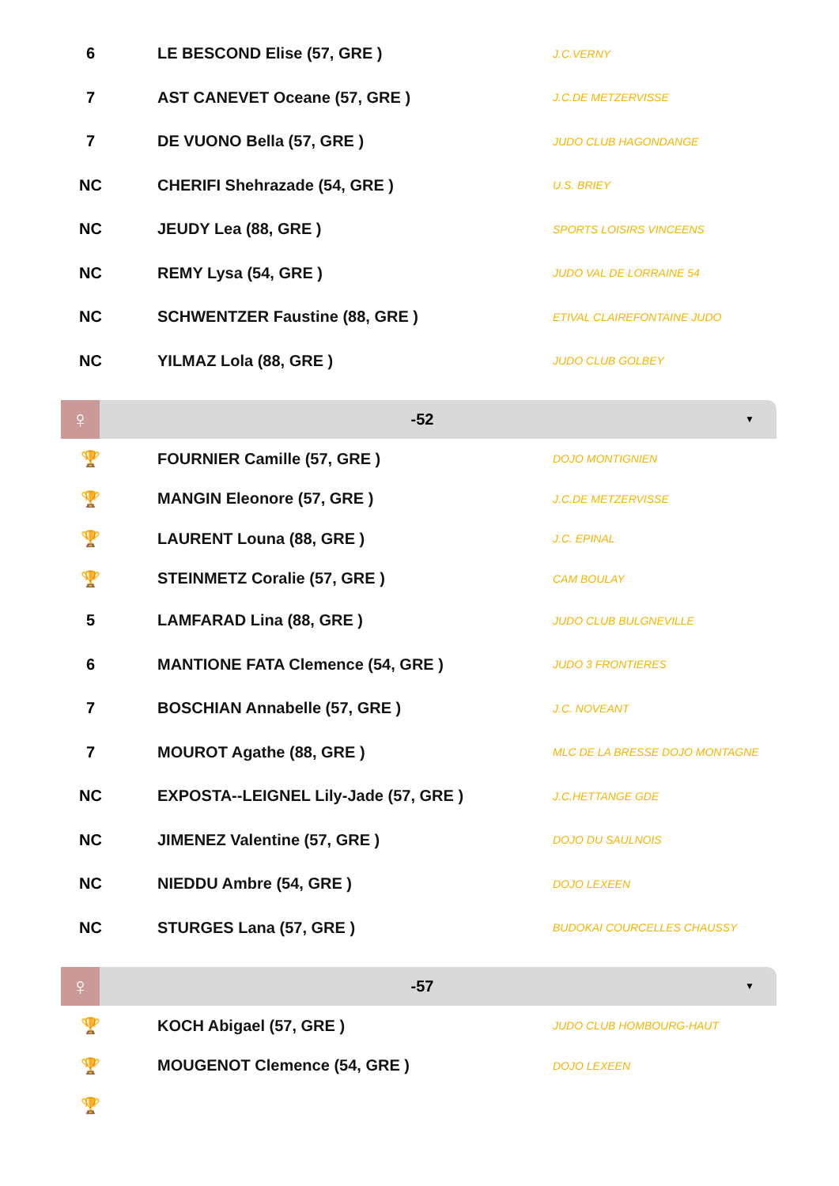| 6 | | LE BESCOND Elise (57, GRE ) | J.C.VERNY |
| 7 | | AST CANEVET Oceane (57, GRE ) | J.C.DE METZERVISSE |
| 7 | | DE VUONO Bella (57, GRE ) | JUDO CLUB HAGONDANGE |
| NC | | CHERIFI Shehrazade (54, GRE ) | U.S. BRIEY |
| NC | | JEUDY Lea (88, GRE ) | SPORTS LOISIRS VINCEENS |
| NC | | REMY Lysa (54, GRE ) | JUDO VAL DE LORRAINE 54 |
| NC | | SCHWENTZER Faustine (88, GRE ) | ETIVAL CLAIREFONTAINE JUDO |
| NC | | YILMAZ Lola (88, GRE ) | JUDO CLUB GOLBEY |
♀
-52
▼
| 🏆 | | FOURNIER Camille (57, GRE ) | DOJO MONTIGNIEN |
| 🏆 | | MANGIN Eleonore (57, GRE ) | J.C.DE METZERVISSE |
| 🏆 | | LAURENT Louna (88, GRE ) | J.C. EPINAL |
| 🏆 | | STEINMETZ Coralie (57, GRE ) | CAM BOULAY |
| 5 | | LAMFARAD Lina (88, GRE ) | JUDO CLUB BULGNEVILLE |
| 6 | | MANTIONE FATA Clemence (54, GRE ) | JUDO 3 FRONTIERES |
| 7 | | BOSCHIAN Annabelle (57, GRE ) | J.C. NOVEANT |
| 7 | | MOUROT Agathe (88, GRE ) | MLC DE LA BRESSE DOJO MONTAGNE |
| NC | | EXPOSTA--LEIGNEL Lily-Jade (57, GRE ) | J.C.HETTANGE GDE |
| NC | | JIMENEZ Valentine (57, GRE ) | DOJO DU SAULNOIS |
| NC | | NIEDDU Ambre (54, GRE ) | DOJO LEXEEN |
| NC | | STURGES Lana (57, GRE ) | BUDOKAI COURCELLES CHAUSSY |
♀
-57
▼
| 🏆 | | KOCH Abigael (57, GRE ) | JUDO CLUB HOMBOURG-HAUT |
| 🏆 | | MOUGENOT Clemence (54, GRE ) | DOJO LEXEEN |
| 🏆 | | | |